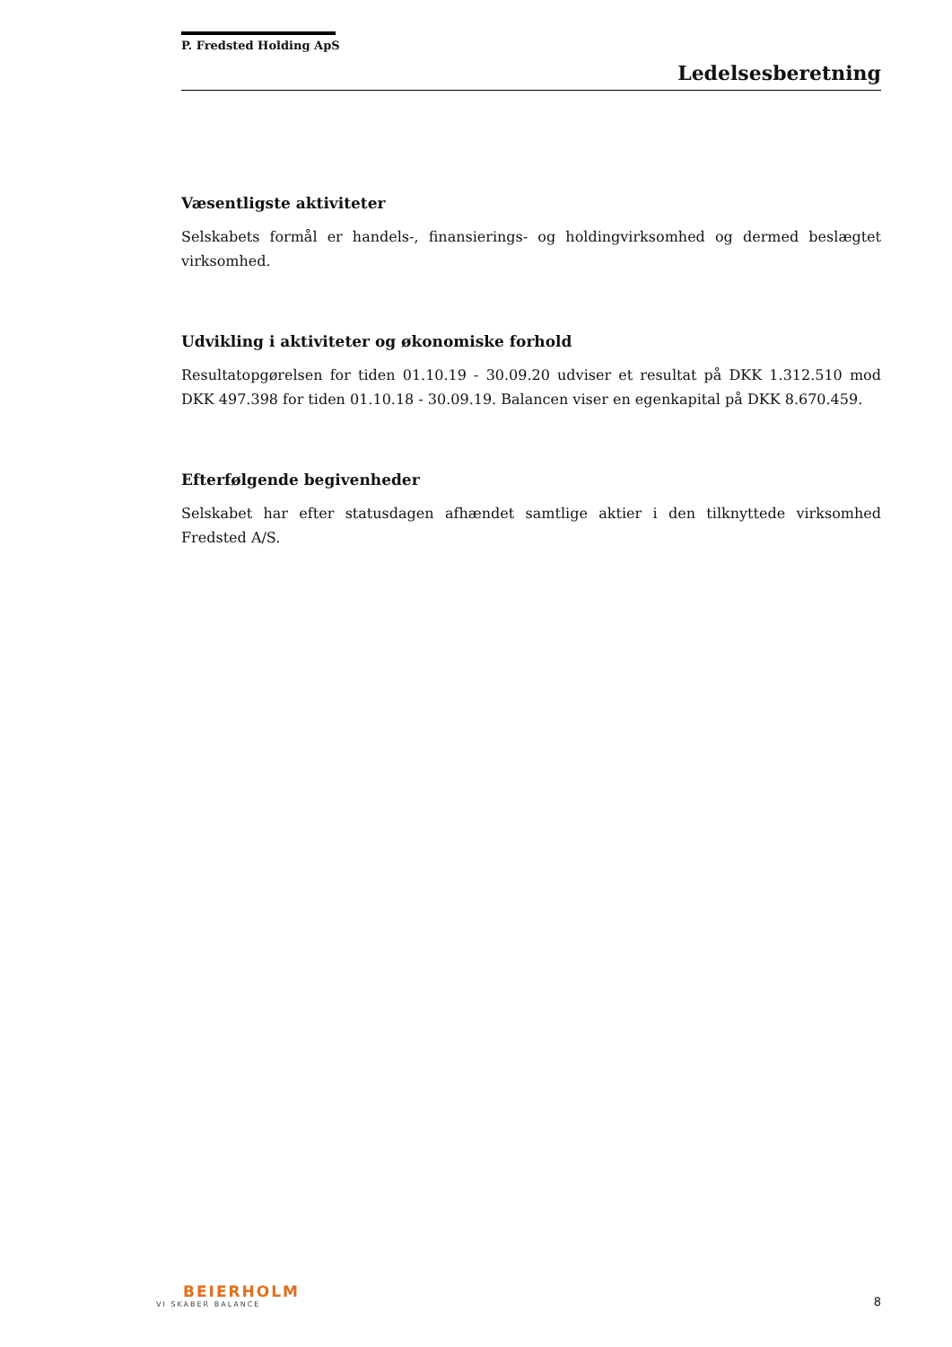P. Fredsted Holding ApS
Ledelsesberetning
Væsentligste aktiviteter
Selskabets formål er handels-, finansierings- og holdingvirksomhed og dermed beslægtet virksomhed.
Udvikling i aktiviteter og økonomiske forhold
Resultatopgørelsen for tiden 01.10.19 - 30.09.20 udviser et resultat på DKK 1.312.510 mod DKK 497.398 for tiden 01.10.18 - 30.09.19. Balancen viser en egenkapital på DKK 8.670.459.
Efterfølgende begivenheder
Selskabet har efter statusdagen afhændet samtlige aktier i den tilknyttede virksomhed Fredsted A/S.
BEIERHOLM
VI SKABER BALANCE
8